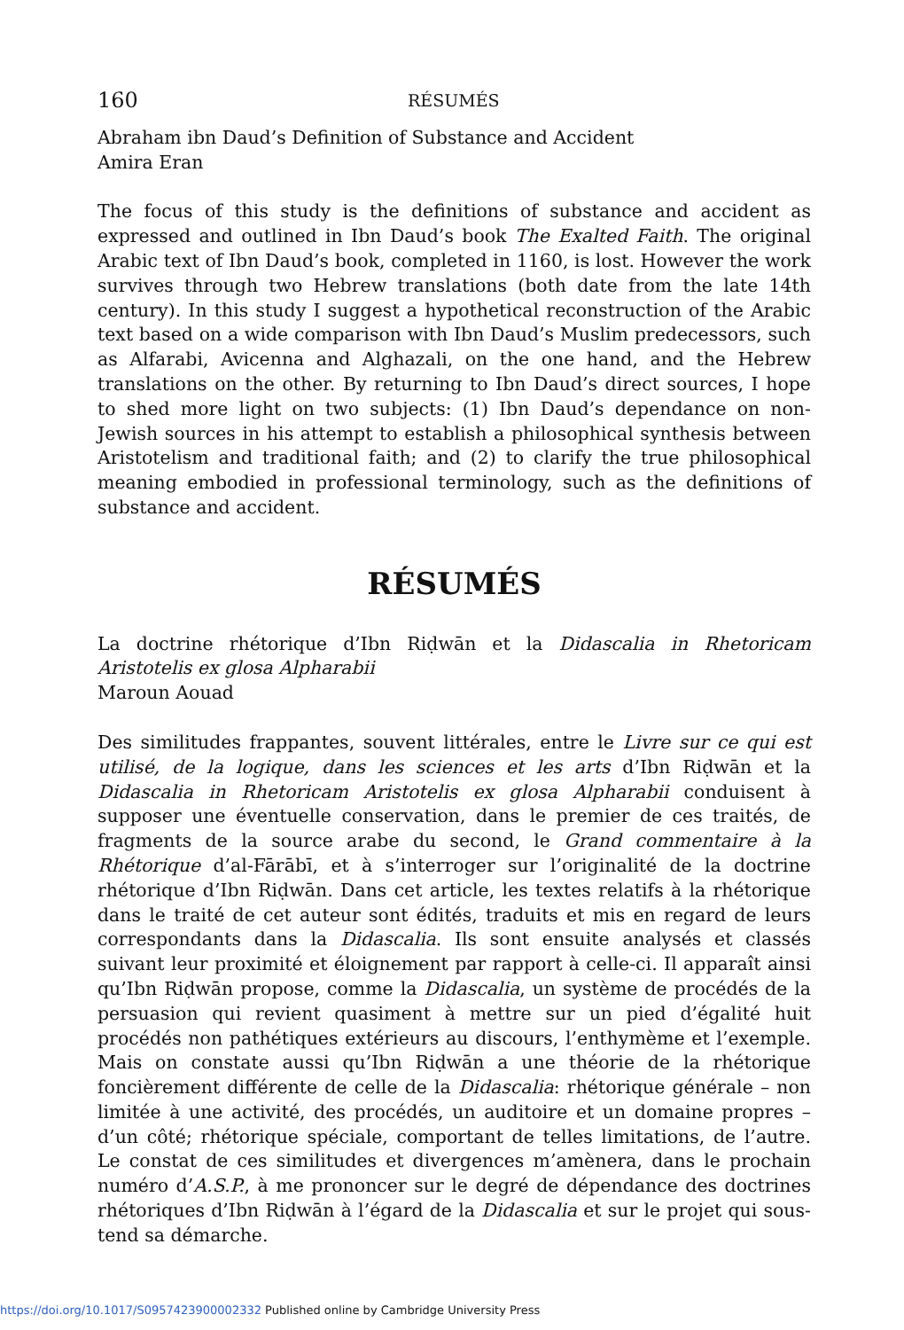160 RÉSUMÉS
Abraham ibn Daud’s Definition of Substance and Accident
Amira Eran
The focus of this study is the definitions of substance and accident as expressed and outlined in Ibn Daud’s book The Exalted Faith. The original Arabic text of Ibn Daud’s book, completed in 1160, is lost. However the work survives through two Hebrew translations (both date from the late 14th century). In this study I suggest a hypothetical reconstruction of the Arabic text based on a wide comparison with Ibn Daud’s Muslim predecessors, such as Alfarabi, Avicenna and Alghazali, on the one hand, and the Hebrew translations on the other. By returning to Ibn Daud’s direct sources, I hope to shed more light on two subjects: (1) Ibn Daud’s dependance on non-Jewish sources in his attempt to establish a philosophical synthesis between Aristotelism and traditional faith; and (2) to clarify the true philosophical meaning embodied in professional terminology, such as the definitions of substance and accident.
RÉSUMÉS
La doctrine rhétorique d’Ibn Riḍwān et la Didascalia in Rhetoricam Aristotelis ex glosa Alpharabii
Maroun Aouad
Des similitudes frappantes, souvent littérales, entre le Livre sur ce qui est utilisé, de la logique, dans les sciences et les arts d’Ibn Riḍwān et la Didascalia in Rhetoricam Aristotelis ex glosa Alpharabii conduisent à supposer une éventuelle conservation, dans le premier de ces traités, de fragments de la source arabe du second, le Grand commentaire à la Rhétorique d’al-Fārābī, et à s’interroger sur l’originalité de la doctrine rhétorique d’Ibn Riḍwān. Dans cet article, les textes relatifs à la rhétorique dans le traité de cet auteur sont édités, traduits et mis en regard de leurs correspondants dans la Didascalia. Ils sont ensuite analysés et classés suivant leur proximité et éloignement par rapport à celle-ci. Il apparaît ainsi qu’Ibn Riḍwān propose, comme la Didascalia, un système de procédés de la persuasion qui revient quasiment à mettre sur un pied d’égalité huit procédés non pathétiques extérieurs au discours, l’enthymème et l’exemple. Mais on constate aussi qu’Ibn Riḍwān a une théorie de la rhétorique foncièrement différente de celle de la Didascalia: rhétorique générale – non limitée à une activité, des procédés, un auditoire et un domaine propres – d’un côté; rhétorique spéciale, comportant de telles limitations, de l’autre. Le constat de ces similitudes et divergences m’amènera, dans le prochain numéro d’A.S.P., à me prononcer sur le degré de dépendance des doctrines rhétoriques d’Ibn Riḍwān à l’égard de la Didascalia et sur le projet qui sous-tend sa démarche.
https://doi.org/10.1017/S0957423900002332 Published online by Cambridge University Press